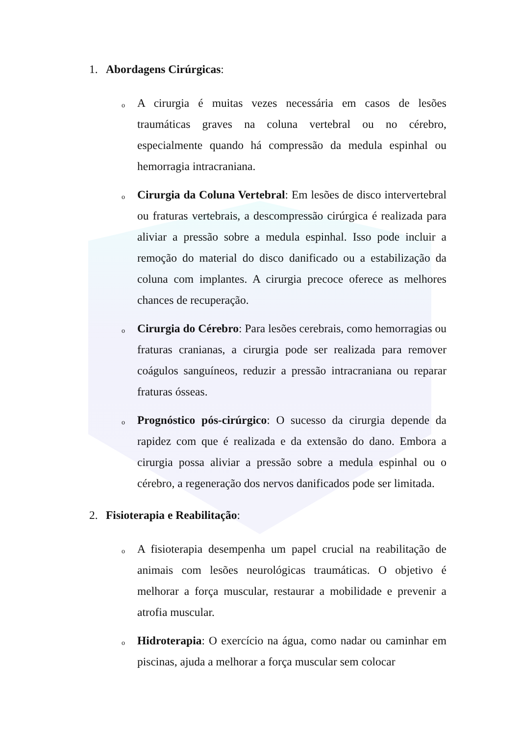1. Abordagens Cirúrgicas:
o
A cirurgia é muitas vezes necessária em casos de lesões traumáticas graves na coluna vertebral ou no cérebro, especialmente quando há compressão da medula espinhal ou hemorragia intracraniana.
o
Cirurgia da Coluna Vertebral: Em lesões de disco intervertebral ou fraturas vertebrais, a descompressão cirúrgica é realizada para aliviar a pressão sobre a medula espinhal. Isso pode incluir a remoção do material do disco danificado ou a estabilização da coluna com implantes. A cirurgia precoce oferece as melhores chances de recuperação.
o
Cirurgia do Cérebro: Para lesões cerebrais, como hemorragias ou fraturas cranianas, a cirurgia pode ser realizada para remover coágulos sanguíneos, reduzir a pressão intracraniana ou reparar fraturas ósseas.
o
Prognóstico pós-cirúrgico: O sucesso da cirurgia depende da rapidez com que é realizada e da extensão do dano. Embora a cirurgia possa aliviar a pressão sobre a medula espinhal ou o cérebro, a regeneração dos nervos danificados pode ser limitada.
2. Fisioterapia e Reabilitação:
o
A fisioterapia desempenha um papel crucial na reabilitação de animais com lesões neurológicas traumáticas. O objetivo é melhorar a força muscular, restaurar a mobilidade e prevenir a atrofia muscular.
o
Hidroterapia: O exercício na água, como nadar ou caminhar em piscinas, ajuda a melhorar a força muscular sem colocar